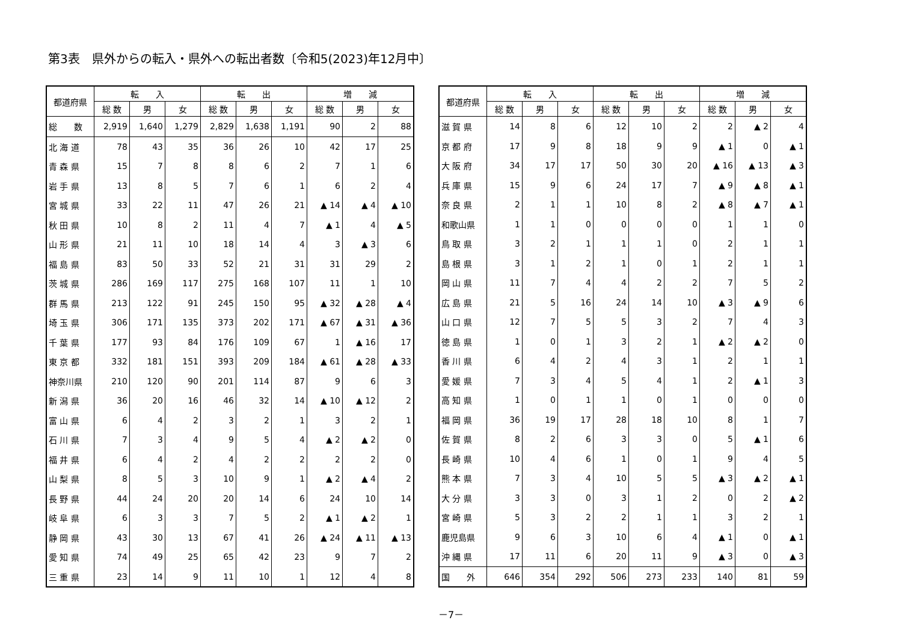第3表　県外からの転入・県外への転出者数〔令和5(2023)年12月中〕
| 都道府県 | 転 入 | | | 転 出 | | | 増 減 | | |
| --- | --- | --- | --- | --- | --- | --- | --- | --- | --- |
| | 総 数 | 男 | 女 | 総 数 | 男 | 女 | 総 数 | 男 | 女 |
| 総 数 | 2,919 | 1,640 | 1,279 | 2,829 | 1,638 | 1,191 | 90 | 2 | 88 |
| 北 海 道 | 78 | 43 | 35 | 36 | 26 | 10 | 42 | 17 | 25 |
| 青 森 県 | 15 | 7 | 8 | 8 | 6 | 2 | 7 | 1 | 6 |
| 岩 手 県 | 13 | 8 | 5 | 7 | 6 | 1 | 6 | 2 | 4 |
| 宮 城 県 | 33 | 22 | 11 | 47 | 26 | 21 | ▲ 14 | ▲ 4 | ▲ 10 |
| 秋 田 県 | 10 | 8 | 2 | 11 | 4 | 7 | ▲ 1 | 4 | ▲ 5 |
| 山 形 県 | 21 | 11 | 10 | 18 | 14 | 4 | 3 | ▲ 3 | 6 |
| 福 島 県 | 83 | 50 | 33 | 52 | 21 | 31 | 31 | 29 | 2 |
| 茨 城 県 | 286 | 169 | 117 | 275 | 168 | 107 | 11 | 1 | 10 |
| 群 馬 県 | 213 | 122 | 91 | 245 | 150 | 95 | ▲ 32 | ▲ 28 | ▲ 4 |
| 埼 玉 県 | 306 | 171 | 135 | 373 | 202 | 171 | ▲ 67 | ▲ 31 | ▲ 36 |
| 千 葉 県 | 177 | 93 | 84 | 176 | 109 | 67 | 1 | ▲ 16 | 17 |
| 東 京 都 | 332 | 181 | 151 | 393 | 209 | 184 | ▲ 61 | ▲ 28 | ▲ 33 |
| 神奈川県 | 210 | 120 | 90 | 201 | 114 | 87 | 9 | 6 | 3 |
| 新 潟 県 | 36 | 20 | 16 | 46 | 32 | 14 | ▲ 10 | ▲ 12 | 2 |
| 富 山 県 | 6 | 4 | 2 | 3 | 2 | 1 | 3 | 2 | 1 |
| 石 川 県 | 7 | 3 | 4 | 9 | 5 | 4 | ▲ 2 | ▲ 2 | 0 |
| 福 井 県 | 6 | 4 | 2 | 4 | 2 | 2 | 2 | 2 | 0 |
| 山 梨 県 | 8 | 5 | 3 | 10 | 9 | 1 | ▲ 2 | ▲ 4 | 2 |
| 長 野 県 | 44 | 24 | 20 | 20 | 14 | 6 | 24 | 10 | 14 |
| 岐 阜 県 | 6 | 3 | 3 | 7 | 5 | 2 | ▲ 1 | ▲ 2 | 1 |
| 静 岡 県 | 43 | 30 | 13 | 67 | 41 | 26 | ▲ 24 | ▲ 11 | ▲ 13 |
| 愛 知 県 | 74 | 49 | 25 | 65 | 42 | 23 | 9 | 7 | 2 |
| 三 重 県 | 23 | 14 | 9 | 11 | 10 | 1 | 12 | 4 | 8 |
| 都道府県 | 転 入 | | | 転 出 | | | 増 減 | | |
| --- | --- | --- | --- | --- | --- | --- | --- | --- | --- |
| | 総 数 | 男 | 女 | 総 数 | 男 | 女 | 総 数 | 男 | 女 |
| 滋 賀 県 | 14 | 8 | 6 | 12 | 10 | 2 | 2 | ▲ 2 | 4 |
| 京 都 府 | 17 | 9 | 8 | 18 | 9 | 9 | ▲ 1 | 0 | ▲ 1 |
| 大 阪 府 | 34 | 17 | 17 | 50 | 30 | 20 | ▲ 16 | ▲ 13 | ▲ 3 |
| 兵 庫 県 | 15 | 9 | 6 | 24 | 17 | 7 | ▲ 9 | ▲ 8 | ▲ 1 |
| 奈 良 県 | 2 | 1 | 1 | 10 | 8 | 2 | ▲ 8 | ▲ 7 | ▲ 1 |
| 和歌山県 | 1 | 1 | 0 | 0 | 0 | 0 | 1 | 1 | 0 |
| 鳥 取 県 | 3 | 2 | 1 | 1 | 1 | 0 | 2 | 1 | 1 |
| 島 根 県 | 3 | 1 | 2 | 1 | 0 | 1 | 2 | 1 | 1 |
| 岡 山 県 | 11 | 7 | 4 | 4 | 2 | 2 | 7 | 5 | 2 |
| 広 島 県 | 21 | 5 | 16 | 24 | 14 | 10 | ▲ 3 | ▲ 9 | 6 |
| 山 口 県 | 12 | 7 | 5 | 5 | 3 | 2 | 7 | 4 | 3 |
| 徳 島 県 | 1 | 0 | 1 | 3 | 2 | 1 | ▲ 2 | ▲ 2 | 0 |
| 香 川 県 | 6 | 4 | 2 | 4 | 3 | 1 | 2 | 1 | 1 |
| 愛 媛 県 | 7 | 3 | 4 | 5 | 4 | 1 | 2 | ▲ 1 | 3 |
| 高 知 県 | 1 | 0 | 1 | 1 | 0 | 1 | 0 | 0 | 0 |
| 福 岡 県 | 36 | 19 | 17 | 28 | 18 | 10 | 8 | 1 | 7 |
| 佐 賀 県 | 8 | 2 | 6 | 3 | 3 | 0 | 5 | ▲ 1 | 6 |
| 長 崎 県 | 10 | 4 | 6 | 1 | 0 | 1 | 9 | 4 | 5 |
| 熊 本 県 | 7 | 3 | 4 | 10 | 5 | 5 | ▲ 3 | ▲ 2 | ▲ 1 |
| 大 分 県 | 3 | 3 | 0 | 3 | 1 | 2 | 0 | 2 | ▲ 2 |
| 宮 崎 県 | 5 | 3 | 2 | 2 | 1 | 1 | 3 | 2 | 1 |
| 鹿児島県 | 9 | 6 | 3 | 10 | 6 | 4 | ▲ 1 | 0 | ▲ 1 |
| 沖 縄 県 | 17 | 11 | 6 | 20 | 11 | 9 | ▲ 3 | 0 | ▲ 3 |
| 国 外 | 646 | 354 | 292 | 506 | 273 | 233 | 140 | 81 | 59 |
－7－